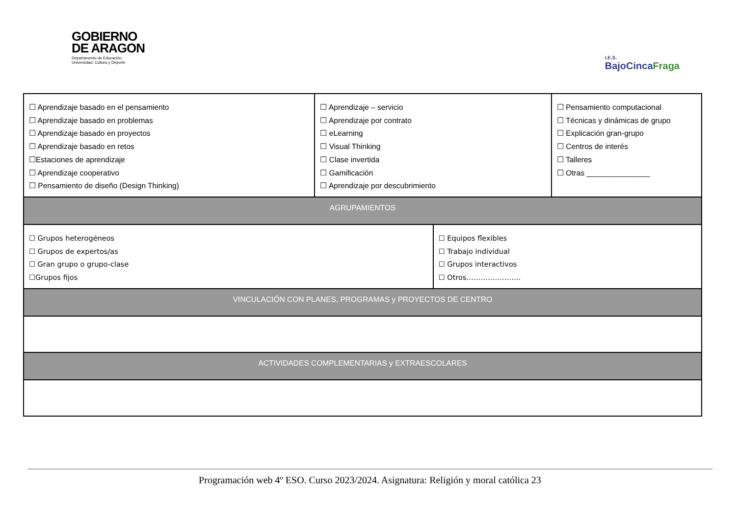GOBIERNO
DE ARAGON
Departamento de Educación,
Universidad, Cultura y Deporte
I.E.S.
BajoCincaFraga
| ☐ Aprendizaje basado en el pensamiento ☐ Aprendizaje basado en problemas ☐ Aprendizaje basado en proyectos ☐ Aprendizaje basado en retos ☐Estaciones de aprendizaje ☐ Aprendizaje cooperativo ☐ Pensamiento de diseño (Design Thinking) | ☐ Aprendizaje – servicio ☐ Aprendizaje por contrato ☐ eLearning ☐ Visual Thinking ☐ Clase invertida ☐ Gamificación ☐ Aprendizaje por descubrimiento | | ☐ Pensamiento computacional ☐ Técnicas y dinámicas de grupo ☐ Explicación gran-grupo ☐ Centros de interés ☐ Talleres ☐ Otras _______________ |
| AGRUPAMIENTOS | | | |
| ☐ Grupos heterogéneos ☐ Grupos de expertos/as ☐ Gran grupo o grupo-clase ☐Grupos fijos | | ☐ Equipos flexibles ☐ Trabajo individual ☐ Grupos interactivos ☐ Otros………………….. | |
| VINCULACIÓN CON PLANES, PROGRAMAS y PROYECTOS DE CENTRO | | | |
| ACTIVIDADES COMPLEMENTARIAS y EXTRAESCOLARES | | | |
Programación web 4º ESO. Curso 2023/2024. Asignatura: Religión y moral católica 23